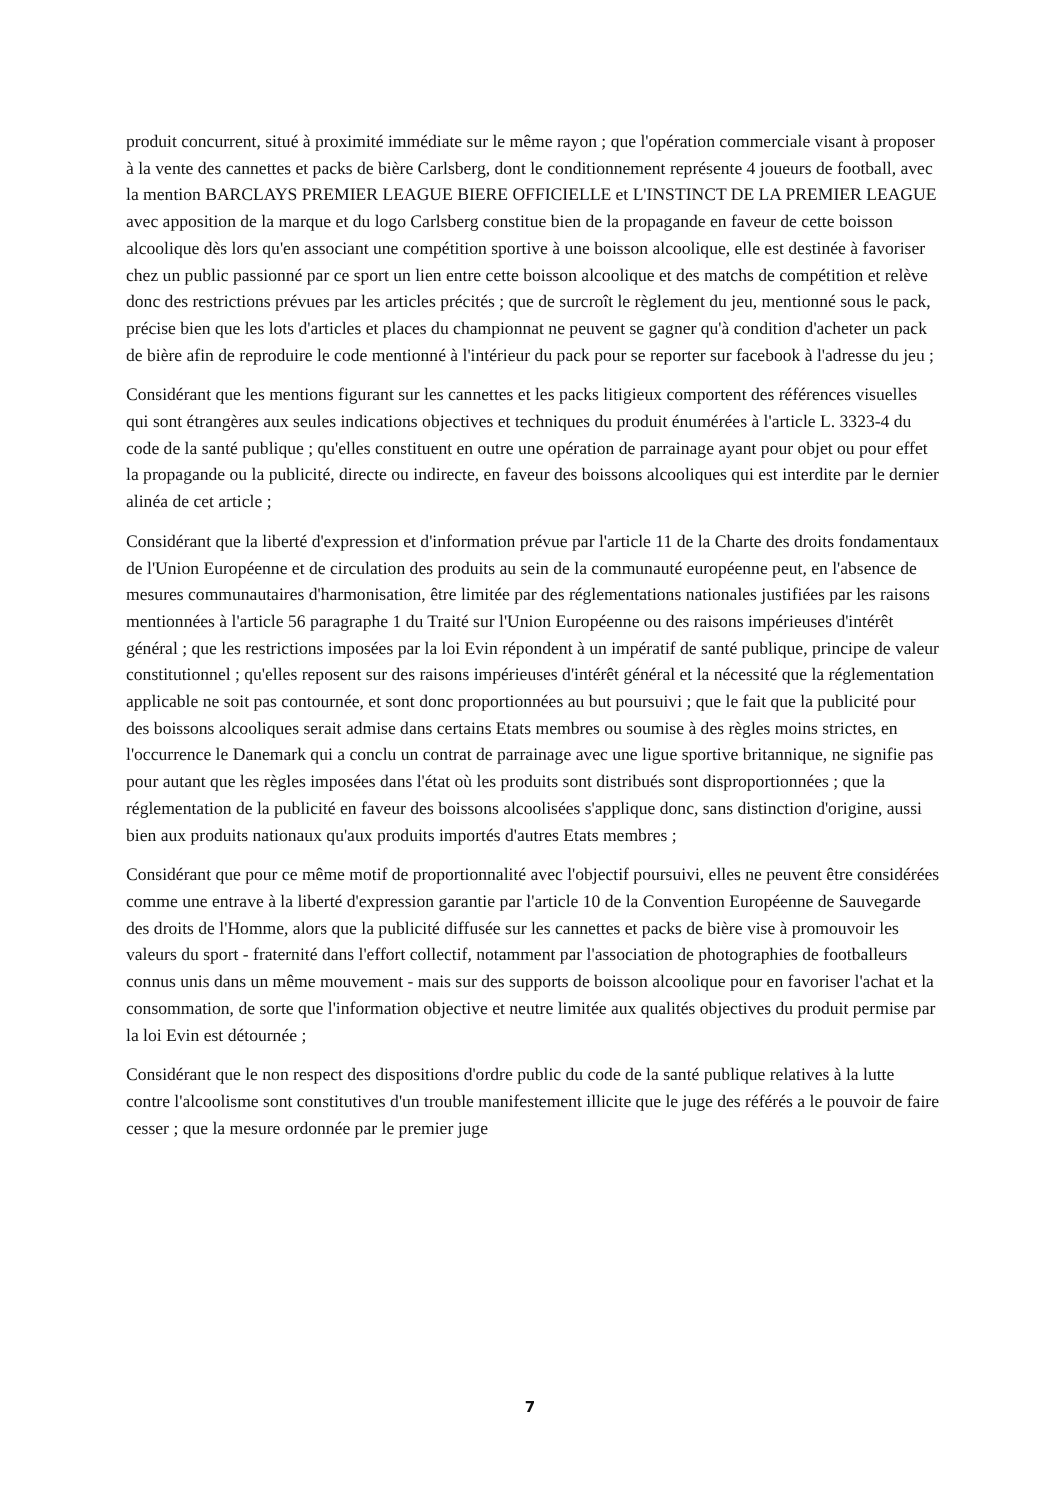produit concurrent, situé à proximité immédiate sur le même rayon ; que l'opération commerciale visant à proposer à la vente des cannettes et packs de bière Carlsberg, dont le conditionnement représente 4 joueurs de football, avec la mention BARCLAYS PREMIER LEAGUE BIERE OFFICIELLE et L'INSTINCT DE LA PREMIER LEAGUE avec apposition de la marque et du logo Carlsberg constitue bien de la propagande en faveur de cette boisson alcoolique dès lors qu'en associant une compétition sportive à une boisson alcoolique, elle est destinée à favoriser chez un public passionné par ce sport un lien entre cette boisson alcoolique et des matchs de compétition et relève donc des restrictions prévues par les articles précités ; que de surcroît le règlement du jeu, mentionné sous le pack, précise bien que les lots d'articles et places du championnat ne peuvent se gagner qu'à condition d'acheter un pack de bière afin de reproduire le code mentionné à l'intérieur du pack pour se reporter sur facebook à l'adresse du jeu ;
Considérant que les mentions figurant sur les cannettes et les packs litigieux comportent des références visuelles qui sont étrangères aux seules indications objectives et techniques du produit énumérées à l'article L. 3323-4 du code de la santé publique ; qu'elles constituent en outre une opération de parrainage ayant pour objet ou pour effet la propagande ou la publicité, directe ou indirecte, en faveur des boissons alcooliques qui est interdite par le dernier alinéa de cet article ;
Considérant que la liberté d'expression et d'information prévue par l'article 11 de la Charte des droits fondamentaux de l'Union Européenne et de circulation des produits au sein de la communauté européenne peut, en l'absence de mesures communautaires d'harmonisation, être limitée par des réglementations nationales justifiées par les raisons mentionnées à l'article 56 paragraphe 1 du Traité sur l'Union Européenne ou des raisons impérieuses d'intérêt général ; que les restrictions imposées par la loi Evin répondent à un impératif de santé publique, principe de valeur constitutionnel ; qu'elles reposent sur des raisons impérieuses d'intérêt général et la nécessité que la réglementation applicable ne soit pas contournée, et sont donc proportionnées au but poursuivi ; que le fait que la publicité pour des boissons alcooliques serait admise dans certains Etats membres ou soumise à des règles moins strictes, en l'occurrence le Danemark qui a conclu un contrat de parrainage avec une ligue sportive britannique, ne signifie pas pour autant que les règles imposées dans l'état où les produits sont distribués sont disproportionnées ; que la réglementation de la publicité en faveur des boissons alcoolisées s'applique donc, sans distinction d'origine, aussi bien aux produits nationaux qu'aux produits importés d'autres Etats membres ;
Considérant que pour ce même motif de proportionnalité avec l'objectif poursuivi, elles ne peuvent être considérées comme une entrave à la liberté d'expression garantie par l'article 10 de la Convention Européenne de Sauvegarde des droits de l'Homme, alors que la publicité diffusée sur les cannettes et packs de bière vise à promouvoir les valeurs du sport - fraternité dans l'effort collectif, notamment par l'association de photographies de footballeurs connus unis dans un même mouvement - mais sur des supports de boisson alcoolique pour en favoriser l'achat et la consommation, de sorte que l'information objective et neutre limitée aux qualités objectives du produit permise par la loi Evin est détournée ;
Considérant que le non respect des dispositions d'ordre public du code de la santé publique relatives à la lutte contre l'alcoolisme sont constitutives d'un trouble manifestement illicite que le juge des référés a le pouvoir de faire cesser ; que la mesure ordonnée par le premier juge
7